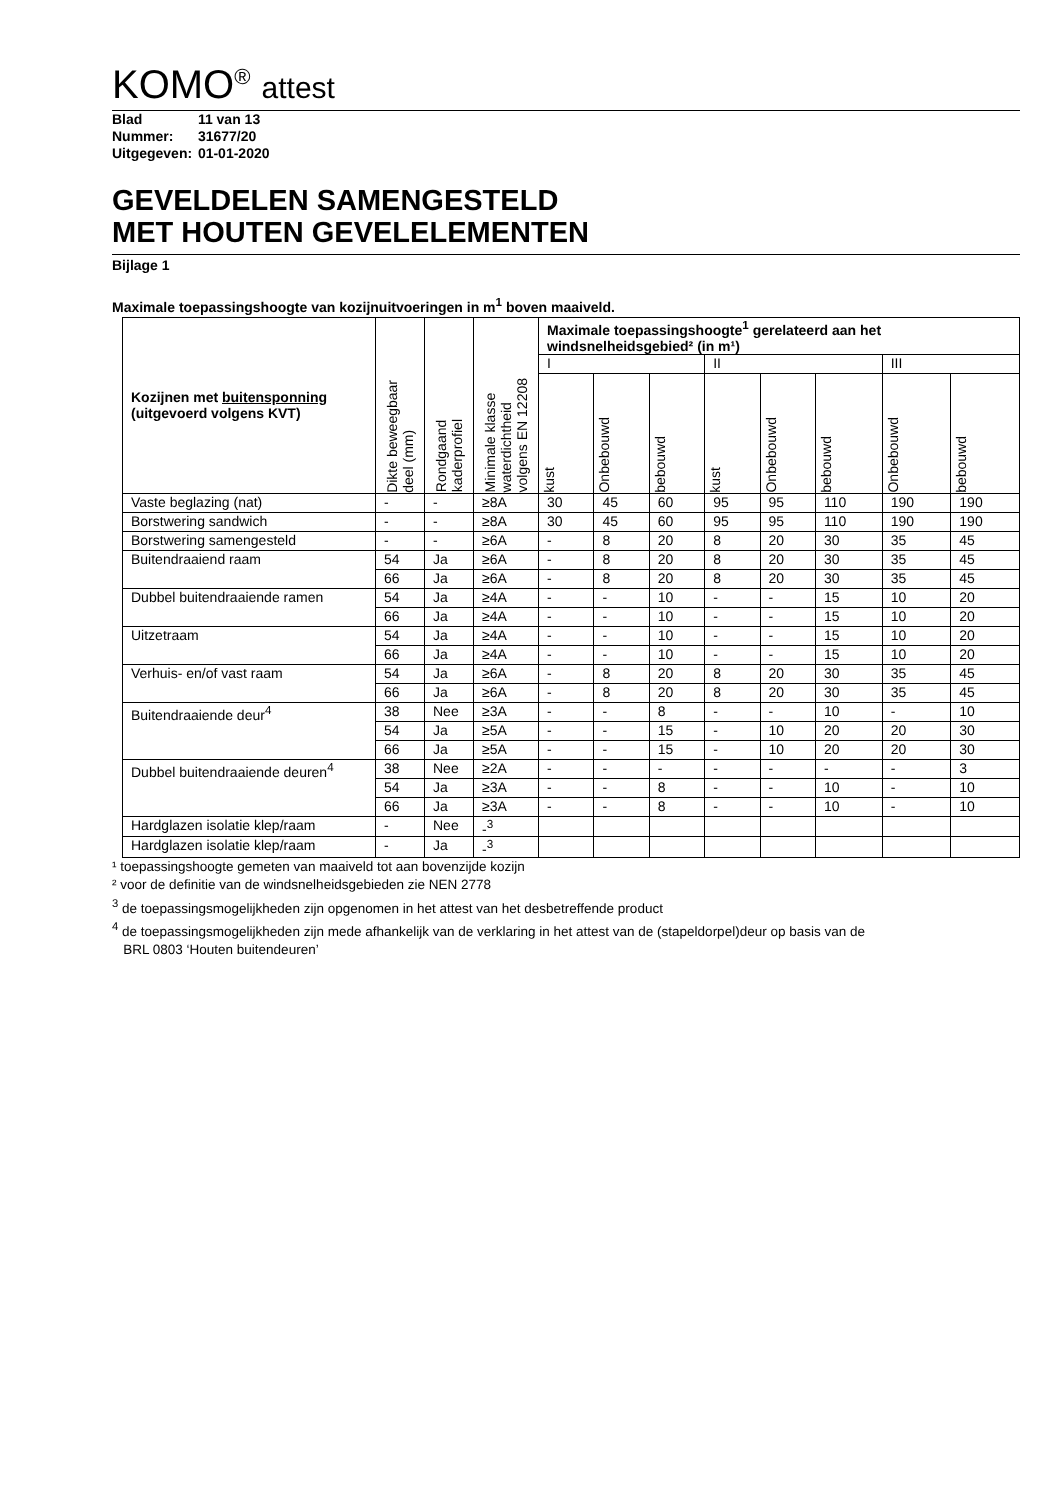KOMO<sup>®</sup> attest
Blad 11 van 13
Nummer: 31677/20
Uitgegeven: 01-01-2020
GEVELDELEN SAMENGESTELD
MET HOUTEN GEVELELEMENTEN
Bijlage 1
Maximale toepassingshoogte van kozijnuitvoeringen in m<sup>1</sup> boven maaiveld.
| Kozijnen met buitensponning (uitgevoerd volgens KVT) | Dikte beweegbaar deel (mm) | Rondgaand kaderprofiel | Minimale klasse waterdichtheid volgens EN 12208 | Maximale toepassingshoogte<sup>1</sup> gerelateerd aan het windsnelheidsgebied² (in m¹) | | | | | | | |
| --- | --- | --- | --- | --- | --- | --- | --- | --- | --- | --- | --- |
| | | | | I | | | II | | | III | |
| | | | | kust | Onbebouwd | bebouwd | kust | Onbebouwd | bebouwd | Onbebouwd | bebouwd |
| Vaste beglazing (nat) | - | - | ≥8A | 30 | 45 | 60 | 95 | 95 | 110 | 190 | 190 |
| Borstwering sandwich | - | - | ≥8A | 30 | 45 | 60 | 95 | 95 | 110 | 190 | 190 |
| Borstwering samengesteld | - | - | ≥6A | - | 8 | 20 | 8 | 20 | 30 | 35 | 45 |
| Buitendraaiend raam | 54 | Ja | ≥6A | - | 8 | 20 | 8 | 20 | 30 | 35 | 45 |
| | 66 | Ja | ≥6A | - | 8 | 20 | 8 | 20 | 30 | 35 | 45 |
| Dubbel buitendraaiende ramen | 54 | Ja | ≥4A | - | - | 10 | - | - | 15 | 10 | 20 |
| | 66 | Ja | ≥4A | - | - | 10 | - | - | 15 | 10 | 20 |
| Uitzetraam | 54 | Ja | ≥4A | - | - | 10 | - | - | 15 | 10 | 20 |
| | 66 | Ja | ≥4A | - | - | 10 | - | - | 15 | 10 | 20 |
| Verhuis- en/of vast raam | 54 | Ja | ≥6A | - | 8 | 20 | 8 | 20 | 30 | 35 | 45 |
| | 66 | Ja | ≥6A | - | 8 | 20 | 8 | 20 | 30 | 35 | 45 |
| Buitendraaiende deur<sup>4</sup> | 38 | Nee | ≥3A | - | - | 8 | - | - | 10 | - | 10 |
| | 54 | Ja | ≥5A | - | - | 15 | - | 10 | 20 | 20 | 30 |
| | 66 | Ja | ≥5A | - | - | 15 | - | 10 | 20 | 20 | 30 |
| Dubbel buitendraaiende deuren<sup>4</sup> | 38 | Nee | ≥2A | - | - | - | - | - | - | - | 3 |
| | 54 | Ja | ≥3A | - | - | 8 | - | - | 10 | - | 10 |
| | 66 | Ja | ≥3A | - | - | 8 | - | - | 10 | - | 10 |
| Hardglazen isolatie klep/raam | - | Nee | -<sup>3</sup> | | | | | | | | |
| Hardglazen isolatie klep/raam | - | Ja | -<sup>3</sup> | | | | | | | | |
¹ toepassingshoogte gemeten van maaiveld tot aan bovenzijde kozijn
² voor de definitie van de windsnelheidsgebieden zie NEN 2778
<sup>3</sup> de toepassingsmogelijkheden zijn opgenomen in het attest van het desbetreffende product
<sup>4</sup> de toepassingsmogelijkheden zijn mede afhankelijk van de verklaring in het attest van de (stapeldorpel)deur op basis van de
BRL 0803 ‘Houten buitendeuren’